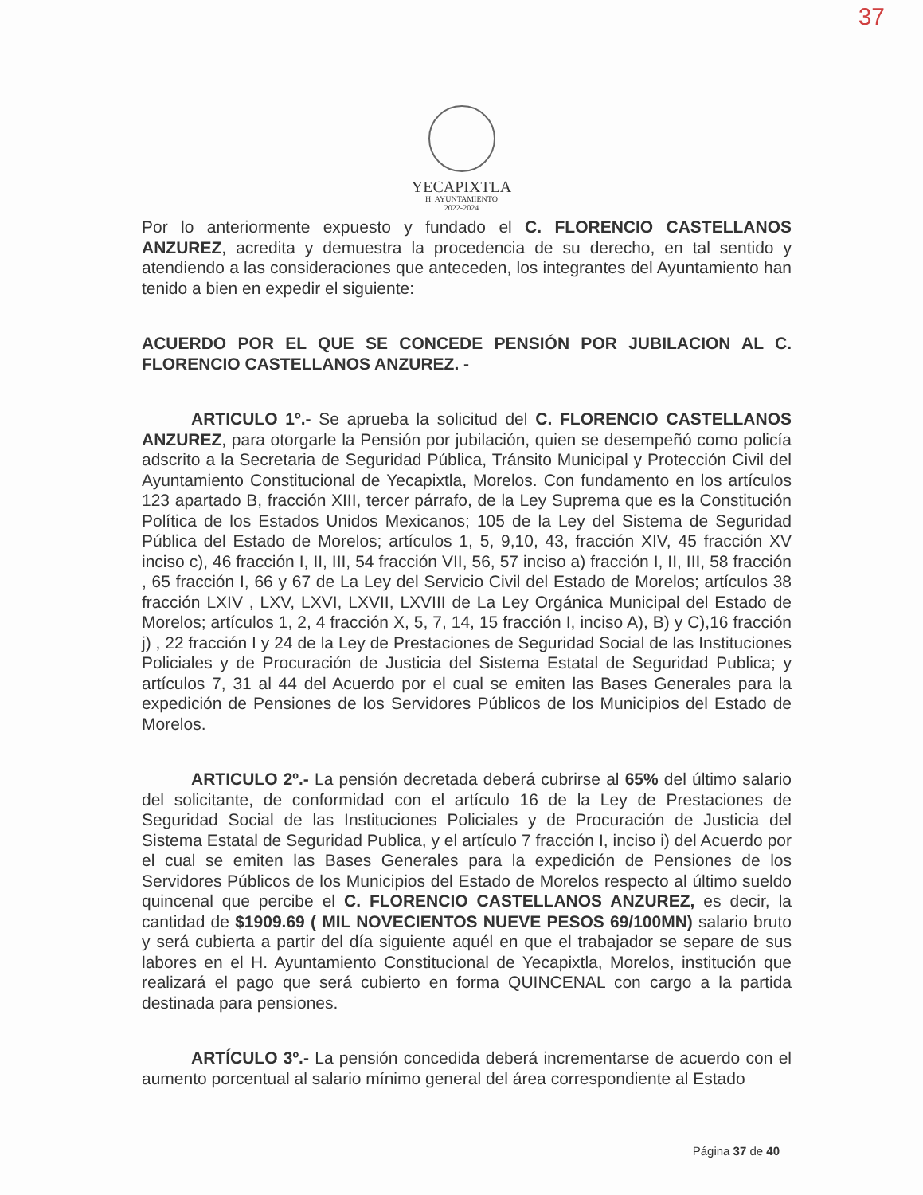37
YECAPIXTLA
H. AYUNTAMIENTO
2022-2024
Por lo anteriormente expuesto y fundado el C. FLORENCIO CASTELLANOS ANZUREZ, acredita y demuestra la procedencia de su derecho, en tal sentido y atendiendo a las consideraciones que anteceden, los integrantes del Ayuntamiento han tenido a bien en expedir el siguiente:
ACUERDO POR EL QUE SE CONCEDE PENSIÓN POR JUBILACION AL C. FLORENCIO CASTELLANOS ANZUREZ. -
ARTICULO 1º.- Se aprueba la solicitud del C. FLORENCIO CASTELLANOS ANZUREZ, para otorgarle la Pensión por jubilación, quien se desempeñó como policía adscrito a la Secretaria de Seguridad Pública, Tránsito Municipal y Protección Civil del Ayuntamiento Constitucional de Yecapixtla, Morelos. Con fundamento en los artículos 123 apartado B, fracción XIII, tercer párrafo, de la Ley Suprema que es la Constitución Política de los Estados Unidos Mexicanos; 105 de la Ley del Sistema de Seguridad Pública del Estado de Morelos; artículos 1, 5, 9,10, 43, fracción XIV, 45 fracción XV inciso c), 46 fracción I, II, III, 54 fracción VII, 56, 57 inciso a) fracción I, II, III, 58 fracción , 65 fracción I, 66 y 67 de La Ley del Servicio Civil del Estado de Morelos; artículos 38 fracción LXIV , LXV, LXVI, LXVII, LXVIII de La Ley Orgánica Municipal del Estado de Morelos; artículos 1, 2, 4 fracción X, 5, 7, 14, 15 fracción I, inciso A), B) y C),16 fracción j) , 22 fracción I y 24 de la Ley de Prestaciones de Seguridad Social de las Instituciones Policiales y de Procuración de Justicia del Sistema Estatal de Seguridad Publica; y artículos 7, 31 al 44 del Acuerdo por el cual se emiten las Bases Generales para la expedición de Pensiones de los Servidores Públicos de los Municipios del Estado de Morelos.
ARTICULO 2º.- La pensión decretada deberá cubrirse al 65% del último salario del solicitante, de conformidad con el artículo 16 de la Ley de Prestaciones de Seguridad Social de las Instituciones Policiales y de Procuración de Justicia del Sistema Estatal de Seguridad Publica, y el artículo 7 fracción I, inciso i) del Acuerdo por el cual se emiten las Bases Generales para la expedición de Pensiones de los Servidores Públicos de los Municipios del Estado de Morelos respecto al último sueldo quincenal que percibe el C. FLORENCIO CASTELLANOS ANZUREZ, es decir, la cantidad de $1909.69 ( MIL NOVECIENTOS NUEVE PESOS 69/100MN) salario bruto y será cubierta a partir del día siguiente aquél en que el trabajador se separe de sus labores en el H. Ayuntamiento Constitucional de Yecapixtla, Morelos, institución que realizará el pago que será cubierto en forma QUINCENAL con cargo a la partida destinada para pensiones.
ARTÍCULO 3º.- La pensión concedida deberá incrementarse de acuerdo con el aumento porcentual al salario mínimo general del área correspondiente al Estado
Página 37 de 40